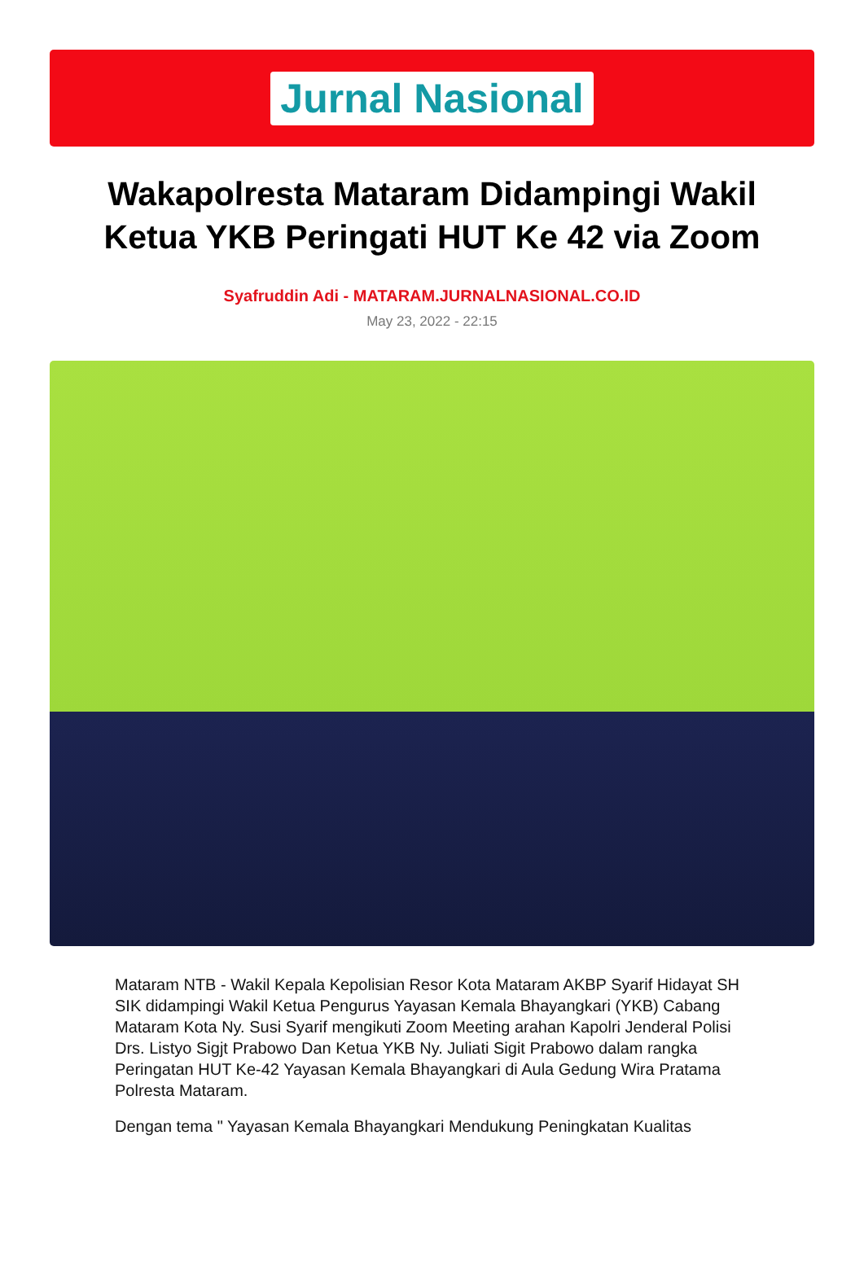Jurnal Nasional
Wakapolresta Mataram Didampingi Wakil Ketua YKB Peringati HUT Ke 42 via Zoom
Syafruddin Adi - MATARAM.JURNALNASIONAL.CO.ID
May 23, 2022 - 22:15
Mataram NTB - Wakil Kepala Kepolisian Resor Kota Mataram AKBP Syarif Hidayat SH SIK didampingi Wakil Ketua Pengurus Yayasan Kemala Bhayangkari (YKB) Cabang Mataram Kota Ny. Susi Syarif mengikuti Zoom Meeting arahan Kapolri Jenderal Polisi Drs. Listyo Sigjt Prabowo Dan Ketua YKB Ny. Juliati Sigit Prabowo dalam rangka Peringatan HUT Ke-42 Yayasan Kemala Bhayangkari di Aula Gedung Wira Pratama Polresta Mataram.
Dengan tema " Yayasan Kemala Bhayangkari Mendukung Peningkatan Kualitas